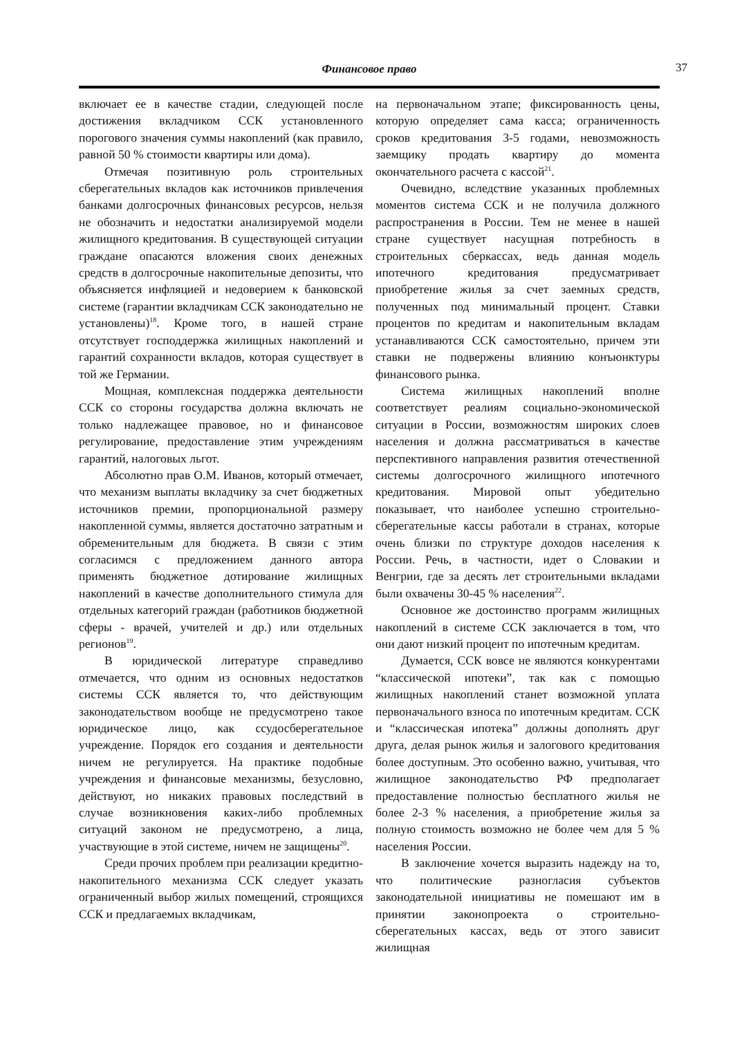Финансовое право 37
включает ее в качестве стадии, следующей после достижения вкладчиком ССК установленного порогового значения суммы накоплений (как правило, равной 50 % стоимости квартиры или дома).
Отмечая позитивную роль строительных сберегательных вкладов как источников привлечения банками долгосрочных финансовых ресурсов, нельзя не обозначить и недостатки анализируемой модели жилищного кредитования. В существующей ситуации граждане опасаются вложения своих денежных средств в долгосрочные накопительные депозиты, что объясняется инфляцией и недоверием к банковской системе (гарантии вкладчикам ССК законодательно не установлены)<sup>18</sup>. Кроме того, в нашей стране отсутствует господдержка жилищных накоплений и гарантий сохранности вкладов, которая существует в той же Германии.
Мощная, комплексная поддержка деятельности ССК со стороны государства должна включать не только надлежащее правовое, но и финансовое регулирование, предоставление этим учреждениям гарантий, налоговых льгот.
Абсолютно прав О.М. Иванов, который отмечает, что механизм выплаты вкладчику за счет бюджетных источников премии, пропорциональной размеру накопленной суммы, является достаточно затратным и обременительным для бюджета. В связи с этим согласимся с предложением данного автора применять бюджетное дотирование жилищных накоплений в качестве дополнительного стимула для отдельных категорий граждан (работников бюджетной сферы - врачей, учителей и др.) или отдельных регионов<sup>19</sup>.
В юридической литературе справедливо отмечается, что одним из основных недостатков системы ССК является то, что действующим законодательством вообще не предусмотрено такое юридическое лицо, как ссудосберегательное учреждение. Порядок его создания и деятельности ничем не регулируется. На практике подобные учреждения и финансовые механизмы, безусловно, действуют, но никаких правовых последствий в случае возникновения каких-либо проблемных ситуаций законом не предусмотрено, а лица, участвующие в этой системе, ничем не защищены<sup>20</sup>.
Среди прочих проблем при реализации кредитно-накопительного механизма ССК следует указать ограниченный выбор жилых помещений, строящихся ССК и предлагаемых вкладчикам,
на первоначальном этапе; фиксированность цены, которую определяет сама касса; ограниченность сроков кредитования 3-5 годами, невозможность заемщику продать квартиру до момента окончательного расчета с кассой<sup>21</sup>.
Очевидно, вследствие указанных проблемных моментов система ССК и не получила должного распространения в России. Тем не менее в нашей стране существует насущная потребность в строительных сберкассах, ведь данная модель ипотечного кредитования предусматривает приобретение жилья за счет заемных средств, полученных под минимальный процент. Ставки процентов по кредитам и накопительным вкладам устанавливаются ССК самостоятельно, причем эти ставки не подвержены влиянию конъюнктуры финансового рынка.
Система жилищных накоплений вполне соответствует реалиям социально-экономической ситуации в России, возможностям широких слоев населения и должна рассматриваться в качестве перспективного направления развития отечественной системы долгосрочного жилищного ипотечного кредитования. Мировой опыт убедительно показывает, что наиболее успешно строительно-сберегательные кассы работали в странах, которые очень близки по структуре доходов населения к России. Речь, в частности, идет о Словакии и Венгрии, где за десять лет строительными вкладами были охвачены 30-45 % населения<sup>22</sup>.
Основное же достоинство программ жилищных накоплений в системе ССК заключается в том, что они дают низкий процент по ипотечным кредитам.
Думается, ССК вовсе не являются конкурентами “классической ипотеки”, так как с помощью жилищных накоплений станет возможной уплата первоначального взноса по ипотечным кредитам. ССК и “классическая ипотека” должны дополнять друг друга, делая рынок жилья и залогового кредитования более доступным. Это особенно важно, учитывая, что жилищное законодательство РФ предполагает предоставление полностью бесплатного жилья не более 2-3 % населения, а приобретение жилья за полную стоимость возможно не более чем для 5 % населения России.
В заключение хочется выразить надежду на то, что политические разногласия субъектов законодательной инициативы не помешают им в принятии законопроекта о строительно-сберегательных кассах, ведь от этого зависит жилищная